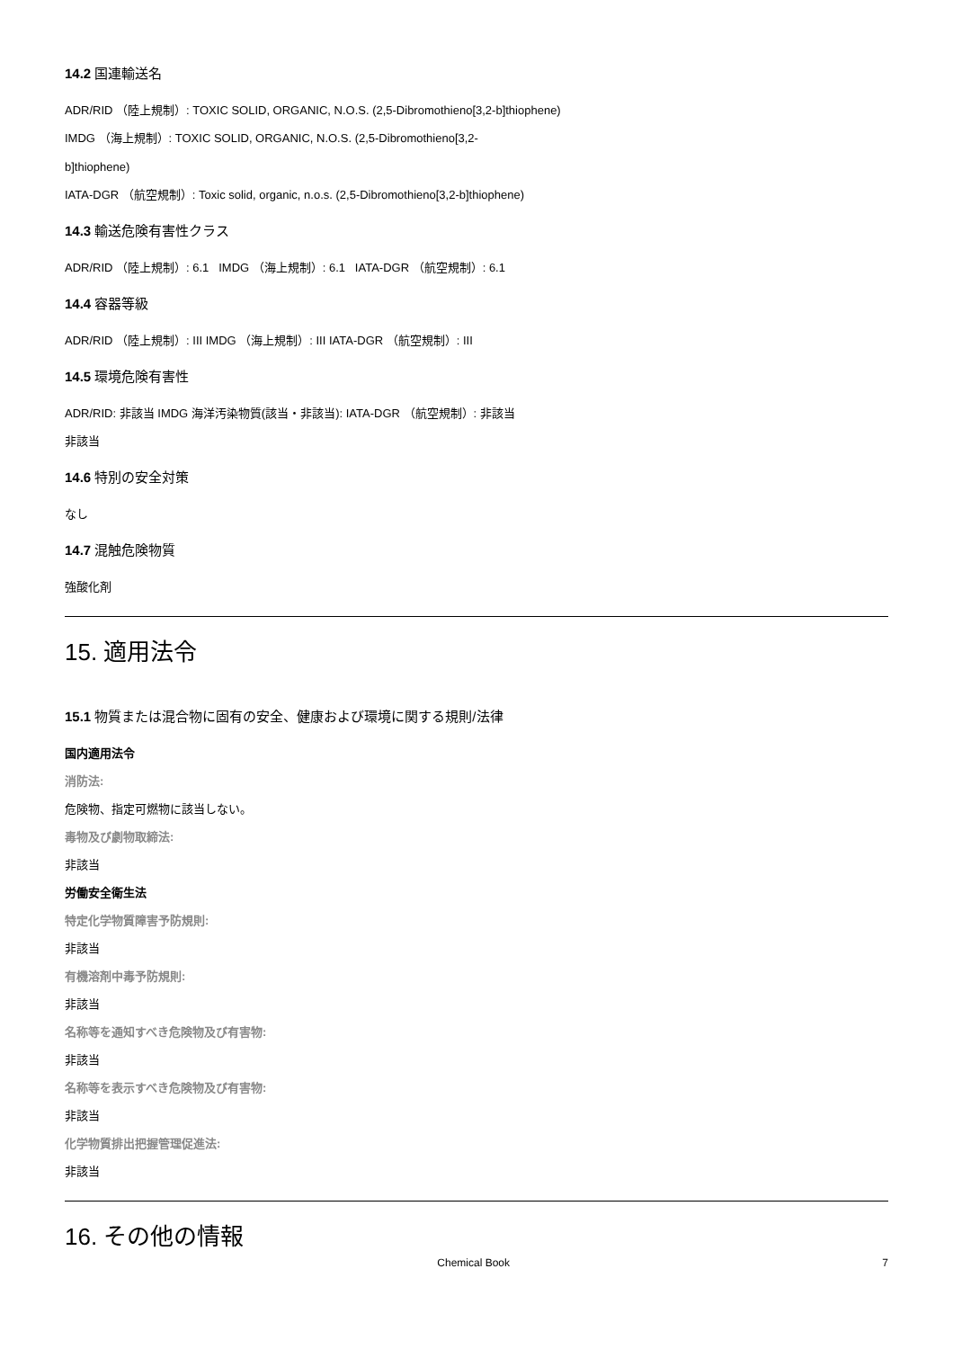14.2 国連輸送名
ADR/RID （陸上規制）: TOXIC SOLID, ORGANIC, N.O.S. (2,5-Dibromothieno[3,2-b]thiophene)
IMDG （海上規制）: TOXIC SOLID, ORGANIC, N.O.S. (2,5-Dibromothieno[3,2-
b]thiophene)
IATA-DGR （航空規制）: Toxic solid, organic, n.o.s. (2,5-Dibromothieno[3,2-b]thiophene)
14.3 輸送危険有害性クラス
ADR/RID （陸上規制）: 6.1 IMDG （海上規制）: 6.1 IATA-DGR （航空規制）: 6.1
14.4 容器等級
ADR/RID （陸上規制）: III IMDG （海上規制）: III IATA-DGR （航空規制）: III
14.5 環境危険有害性
ADR/RID: 非該当 IMDG 海洋汚染物質(該当・非該当): IATA-DGR （航空規制）: 非該当
非該当
14.6 特別の安全対策
なし
14.7 混触危険物質
強酸化剤
15. 適用法令
15.1 物質または混合物に固有の安全、健康および環境に関する規則/法律
国内適用法令
消防法:
危険物、指定可燃物に該当しない。
毒物及び劇物取締法:
非該当
労働安全衛生法
特定化学物質障害予防規則:
非該当
有機溶剤中毒予防規則:
非該当
名称等を通知すべき危険物及び有害物:
非該当
名称等を表示すべき危険物及び有害物:
非該当
化学物質排出把握管理促進法:
非該当
16. その他の情報
Chemical Book 7